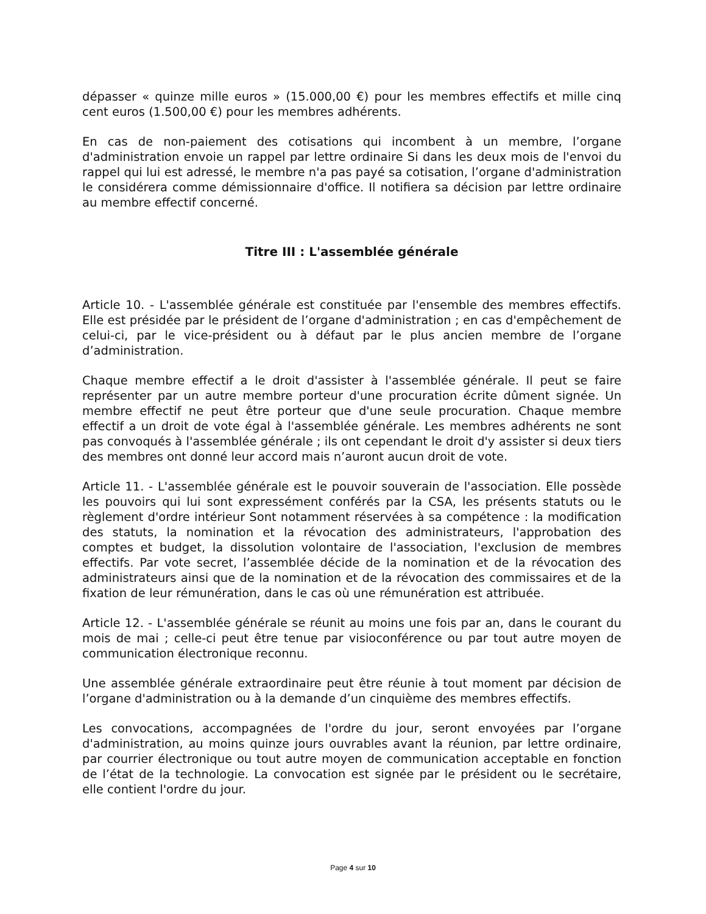dépasser « quinze mille euros » (15.000,00 €) pour les membres effectifs et mille cinq cent euros (1.500,00 €) pour les membres adhérents.
En cas de non-paiement des cotisations qui incombent à un membre, l’organe d'administration envoie un rappel par lettre ordinaire Si dans les deux mois de l'envoi du rappel qui lui est adressé, le membre n'a pas payé sa cotisation, l’organe d'administration le considérera comme démissionnaire d'office. Il notifiera sa décision par lettre ordinaire au membre effectif concerné.
Titre III : L'assemblée générale
Article 10. - L'assemblée générale est constituée par l'ensemble des membres effectifs. Elle est présidée par le président de l’organe d'administration ; en cas d'empêchement de celui-ci, par le vice-président ou à défaut par le plus ancien membre de l’organe d’administration.
Chaque membre effectif a le droit d'assister à l'assemblée générale. Il peut se faire représenter par un autre membre porteur d'une procuration écrite dûment signée. Un membre effectif ne peut être porteur que d'une seule procuration. Chaque membre effectif a un droit de vote égal à l'assemblée générale. Les membres adhérents ne sont pas convoqués à l'assemblée générale ; ils ont cependant le droit d'y assister si deux tiers des membres ont donné leur accord mais n’auront aucun droit de vote.
Article 11. - L'assemblée générale est le pouvoir souverain de l'association. Elle possède les pouvoirs qui lui sont expressément conférés par la CSA, les présents statuts ou le règlement d'ordre intérieur Sont notamment réservées à sa compétence : la modification des statuts, la nomination et la révocation des administrateurs, l'approbation des comptes et budget, la dissolution volontaire de l'association, l'exclusion de membres effectifs. Par vote secret, l’assemblée décide de la nomination et de la révocation des administrateurs ainsi que de la nomination et de la révocation des commissaires et de la fixation de leur rémunération, dans le cas où une rémunération est attribuée.
Article 12. - L'assemblée générale se réunit au moins une fois par an, dans le courant du mois de mai ; celle-ci peut être tenue par visioconférence ou par tout autre moyen de communication électronique reconnu.
Une assemblée générale extraordinaire peut être réunie à tout moment par décision de l’organe d'administration ou à la demande d’un cinquième des membres effectifs.
Les convocations, accompagnées de l'ordre du jour, seront envoyées par l’organe d'administration, au moins quinze jours ouvrables avant la réunion, par lettre ordinaire, par courrier électronique ou tout autre moyen de communication acceptable en fonction de l’état de la technologie. La convocation est signée par le président ou le secrétaire, elle contient l'ordre du jour.
Page 4 sur 10